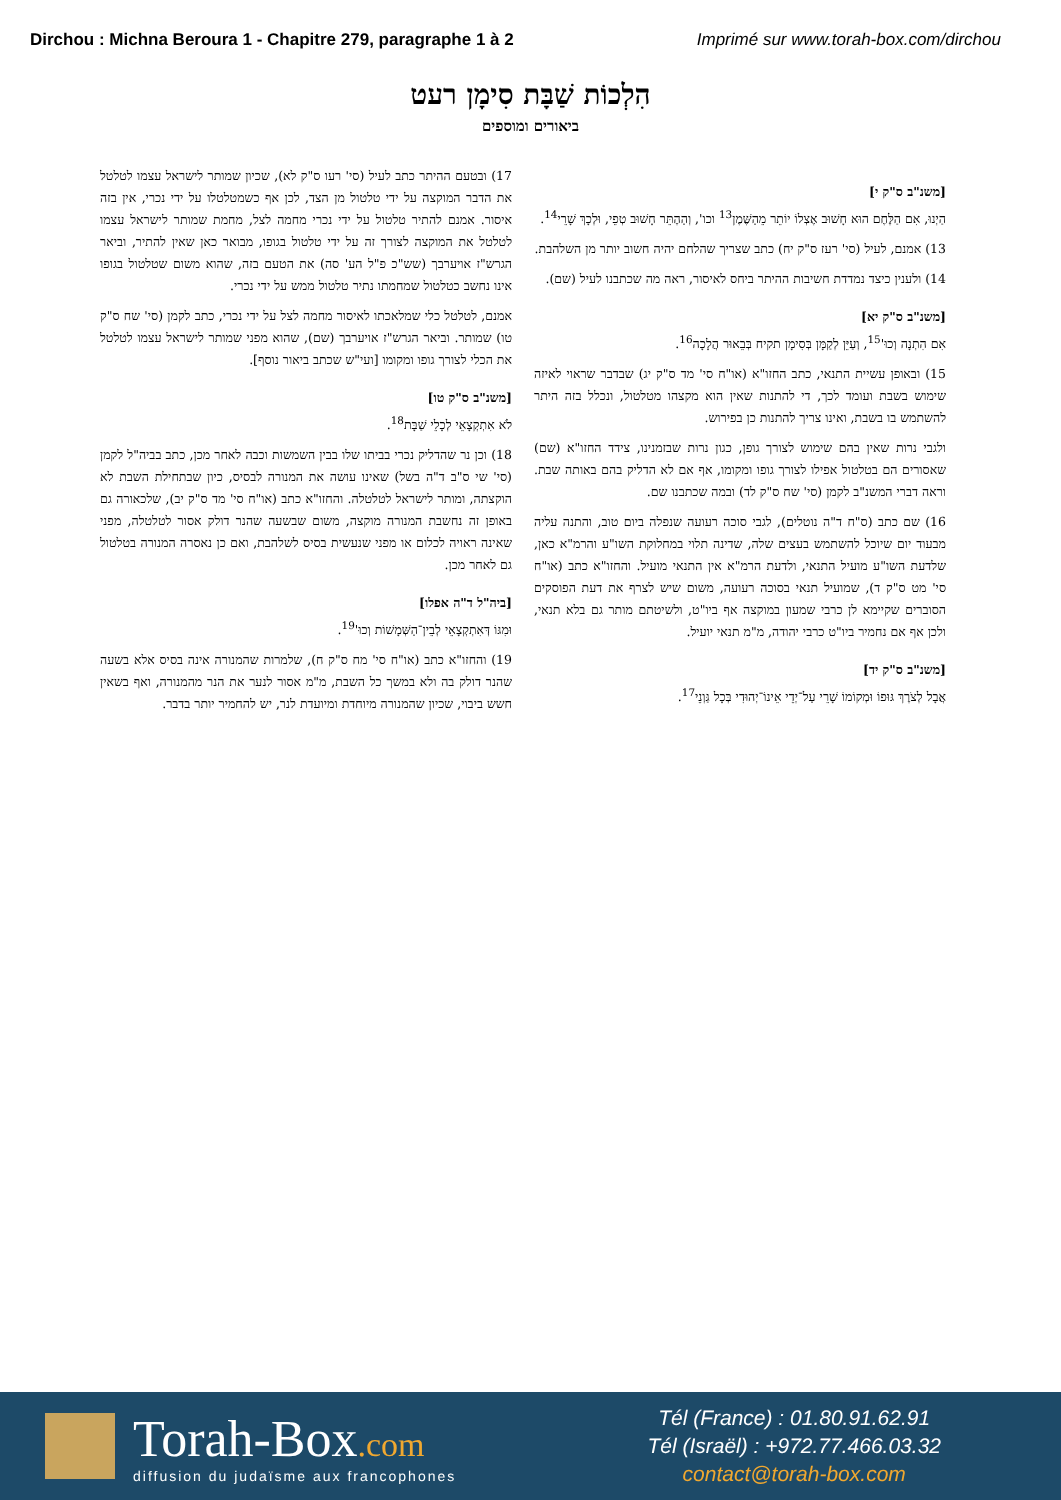Dirchou : Michna Beroura 1 - Chapitre 279, paragraphe 1 à 2
Imprimé sur www.torah-box.com/dirchou
הִלְכוֹת שַׁבָּת סִימָן רעט
ביאורים ומוספים
[משנ"ב ס"ק י]
הַיְנוּ, אִם הַלֶּחֶם הוּא חָשׁוּב אֶצְלוֹ יוֹתֵר מֵהַשֶּׁמֶן<sup>13</sup> וכו', וְהַהֶתֵּר חָשׁוּב טְפֵי, וּלְכָךְ שָׁרֵי<sup>14</sup>.
13) אמנם, לעיל (סי' רעז ס"ק יח) כתב שצריך שהלחם יהיה חשוב יותר מן השלהבת.
14) ולענין כיצד נמדדת חשיבות ההיתר ביחס לאיסור, ראה מה שכתבנו לעיל (שם).
[משנ"ב ס"ק יא]
אִם הִתְנָה וְכוּ'<sup>15</sup>, וְעַיֵּן לְקַמָּן בְּסִימָן תקיח בְּבֵאוּר הֲלָכָה<sup>16</sup>.
15) ובאופן עשיית התנאי, כתב החזו"א (או"ח סי' מד ס"ק יג) שבדבר שראוי לאיזה שימוש בשבת ועומד לכך, די להתנות שאין הוא מקצהו מטלטול, ונכלל בזה היתר להשתמש בו בשבת, ואינו צריך להתנות כן בפירוש.
ולגבי נרות שאין בהם שימוש לצורך גופן, כגון נרות שבזמנינו, צידד החזו"א (שם) שאסורים הם בטלטול אפילו לצורך גופו ומקומו, אף אם לא הדליק בהם באותה שבת. וראה דברי המשנ"ב לקמן (סי' שח ס"ק לד) ובמה שכתבנו שם.
16) שם כתב (ס"ח ד"ה נוטלים), לגבי סוכה רעועה שנפלה ביום טוב, והתנה עליה מבעוד יום שיוכל להשתמש בעצים שלה, שדינה תלוי במחלוקת השו"ע והרמ"א כאן, שלדעת השו"ע מועיל התנאי, ולדעת הרמ"א אין התנאי מועיל. והחזו"א כתב (או"ח סי' מט ס"ק ד), שמועיל תנאי בסוכה רעועה, משום שיש לצרף את דעת הפוסקים הסוברים שקיימא לן כרבי שמעון במוקצה אף ביו"ט, ולשיטתם מותר גם בלא תנאי, ולכן אף אם נחמיר ביו"ט כרבי יהודה, מ"מ תנאי יועיל.
[משנ"ב ס"ק יד]
אֲבָל לְצֹרֶךְ גּוּפוֹ וּמְקוֹמוֹ שָׁרֵי עַל־יְדֵי אֵינוֹ־יְהוּדִי בְּכָל גַּוְנֵי<sup>17</sup>.
17) ובטעם ההיתר כתב לעיל (סי' רעו ס"ק לא), שכיון שמותר לישראל עצמו לטלטל את הדבר המוקצה על ידי טלטול מן הצד, לכן אף כשמטלטלו על ידי נכרי, אין בזה איסור. אמנם להתיר טלטול על ידי נכרי מחמה לצל, מחמת שמותר לישראל עצמו לטלטל את המוקצה לצורך זה על ידי טלטול בגופו, מבואר כאן שאין להתיר, וביאר הגרש"ז אויערבך (שש"כ פ"ל הע' סה) את הטעם בזה, שהוא משום שטלטול בגופו אינו נחשב כטלטול שמחמתו נתיר טלטול ממש על ידי נכרי.
אמנם, לטלטל כלי שמלאכתו לאיסור מחמה לצל על ידי נכרי, כתב לקמן (סי' שח ס"ק טו) שמותר. וביאר הגרש"ז אויערבך (שם), שהוא מפני שמותר לישראל עצמו לטלטל את הכלי לצורך גופו ומקומו [ועי"ש שכתב ביאור נוסף].
[משנ"ב ס"ק טו]
לֹא אִתְקְצָאֵי לְכָלֵי שַׁבָּת<sup>18</sup>.
18) וכן נר שהדליק נכרי בביתו שלו בבין השמשות וכבה לאחר מכן, כתב בביה"ל לקמן (סי' שי ס"ב ד"ה בשל) שאינו עושה את המנורה לבסיס, כיון שבתחילת השבת לא הוקצתה, ומותר לישראל לטלטלה. והחזו"א כתב (או"ח סי' מד ס"ק יב), שלכאורה גם באופן זה נחשבת המנורה מוקצה, משום שבשעה שהנר דולק אסור לטלטלה, מפני שאינה ראויה לכלום או מפני שנעשית בסיס לשלהבת, ואם כן נאסרה המנורה בטלטול גם לאחר מכן.
[ביה"ל ד"ה אפלו]
וּמִגּוֹ דְּאִתְקְצָאֵי לְבֵין־הַשְּׁמָשׁוֹת וְכוּ'<sup>19</sup>.
19) והחזו"א כתב (או"ח סי' מח ס"ק ח), שלמרות שהמנורה אינה בסיס אלא בשעה שהנר דולק בה ולא במשך כל השבת, מ"מ אסור לנער את הנר מהמנורה, ואף בשאין חשש ביבוי, שכיון שהמנורה מיוחדת ומיועדת לנר, יש להחמיר יותר בדבר.
Torah-Box.com
diffusion du judaïsme aux francophones
Tél (France) : 01.80.91.62.91
Tél (Israël) : +972.77.466.03.32
contact@torah-box.com